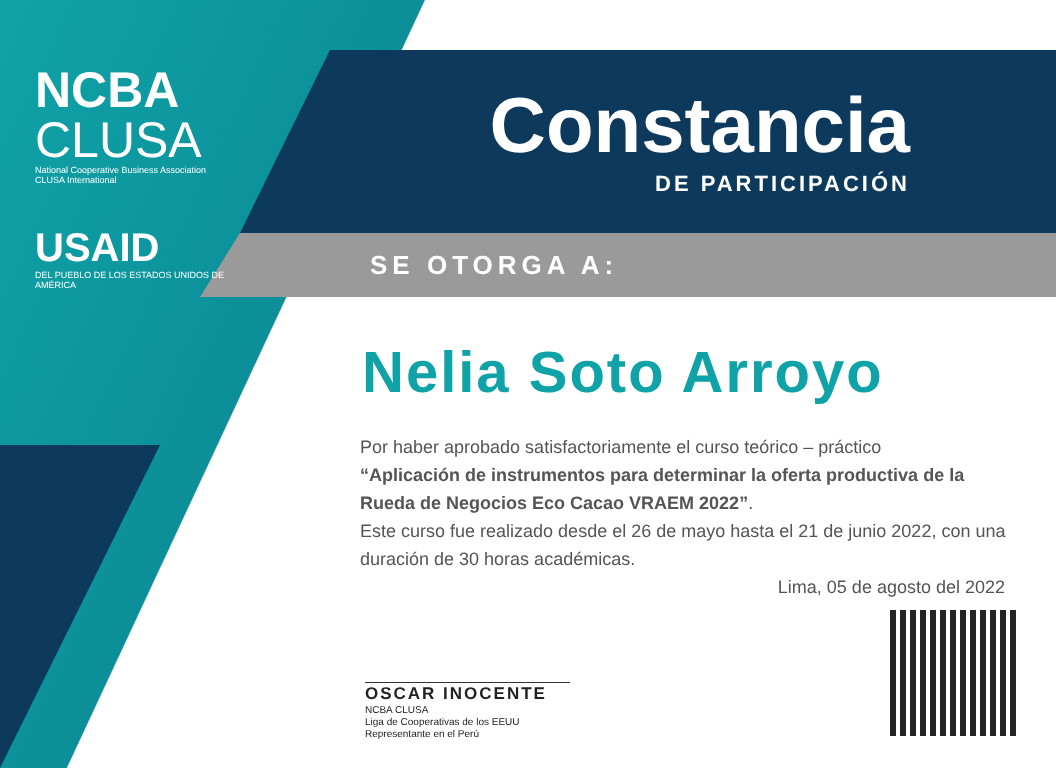NCBA
CLUSA
National Cooperative Business Association
CLUSA International
USAID
DEL PUEBLO DE LOS ESTADOS UNIDOS DE AMÉRICA
Constancia
DE PARTICIPACIÓN
SE OTORGA A:
Nelia Soto Arroyo
Por haber aprobado satisfactoriamente el curso teórico – práctico
“Aplicación de instrumentos para determinar la oferta productiva de la Rueda de Negocios Eco Cacao VRAEM 2022”.
Este curso fue realizado desde el 26 de mayo hasta el 21 de junio 2022, con una duración de 30 horas académicas.
Lima, 05 de agosto del 2022
OSCAR INOCENTE
NCBA CLUSA
Liga de Cooperativas de los EEUU
Representante en el Perú